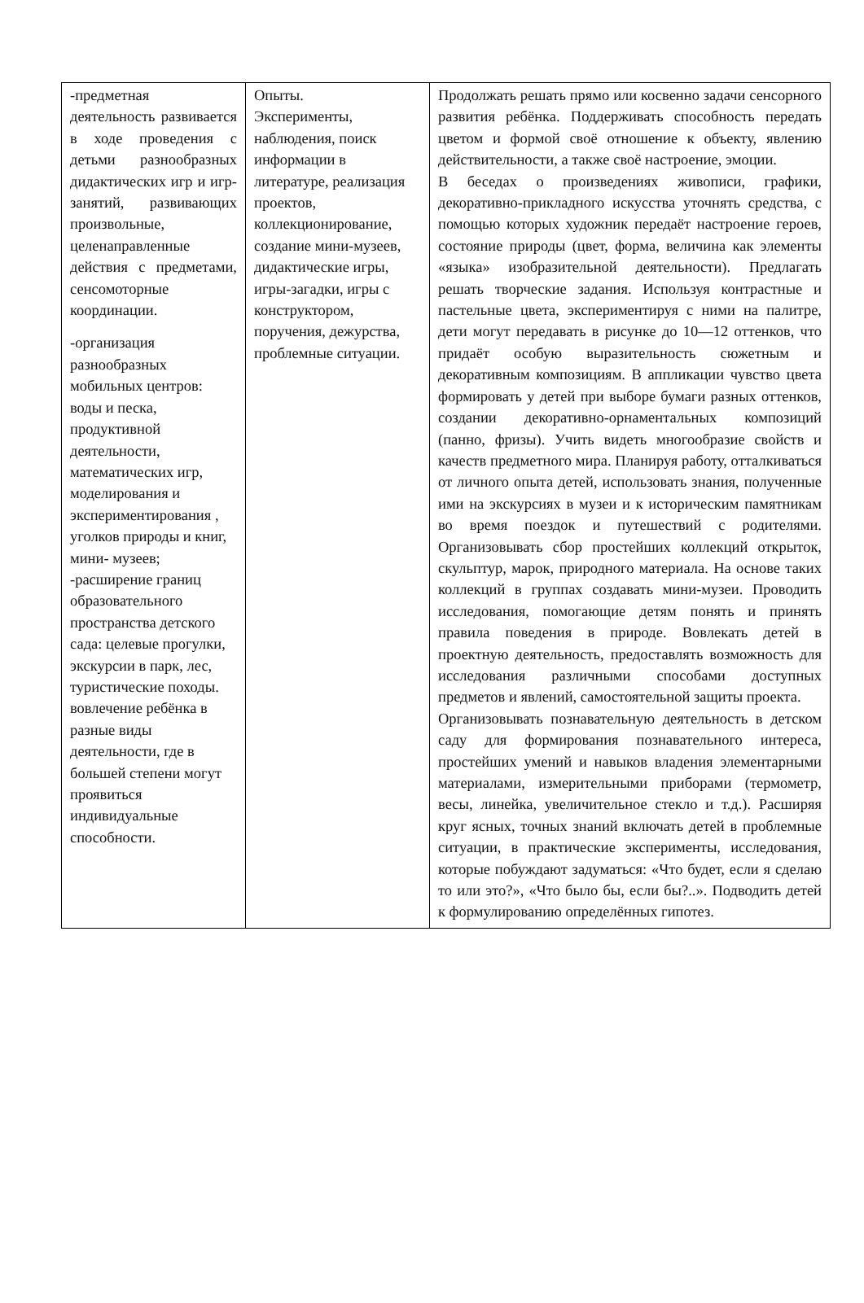| -предметная деятельность развивается в ходе проведения с детьми разнообразных дидактических игр и игр-занятий, развивающих произвольные, целенаправленные действия с предметами, сенсомоторные координации. -организация разнообразных мобильных центров: воды и песка, продуктивной деятельности, математических игр, моделирования и экспериментирования , уголков природы и книг, мини- музеев; -расширение границ образовательного пространства детского сада: целевые прогулки, экскурсии в парк, лес, туристические походы. вовлечение ребёнка в разные виды деятельности, где в большей степени могут проявиться индивидуальные способности. | Опыты. Эксперименты, наблюдения, поиск информации в литературе, реализация проектов, коллекционирование, создание мини-музеев, дидактические игры, игры-загадки, игры с конструктором, поручения, дежурства, проблемные ситуации. | Продолжать решать прямо или косвенно задачи сенсорного развития ребёнка. Поддерживать способность передать цветом и формой своё отношение к объекту, явлению действительности, а также своё настроение, эмоции. В беседах о произведениях живописи, графики, декоративно-прикладного искусства уточнять средства, с помощью которых художник передаёт настроение героев, состояние природы (цвет, форма, величина как элементы «языка» изобразительной деятельности). Предлагать решать творческие задания. Используя контрастные и пастельные цвета, экспериментируя с ними на палитре, дети могут передавать в рисунке до 10—12 оттенков, что придаёт особую выразительность сюжетным и декоративным композициям. В аппликации чувство цвета формировать у детей при выборе бумаги разных оттенков, создании декоративно-орнаментальных композиций (панно, фризы). Учить видеть многообразие свойств и качеств предметного мира. Планируя работу, отталкиваться от личного опыта детей, использовать знания, полученные ими на экскурсиях в музеи и к историческим памятникам во время поездок и путешествий с родителями. Организовывать сбор простейших коллекций открыток, скульптур, марок, природного материала. На основе таких коллекций в группах создавать мини-музеи. Проводить исследования, помогающие детям понять и принять правила поведения в природе. Вовлекать детей в проектную деятельность, предоставлять возможность для исследования различными способами доступных предметов и явлений, самостоятельной защиты проекта. Организовывать познавательную деятельность в детском саду для формирования познавательного интереса, простейших умений и навыков владения элементарными материалами, измерительными приборами (термометр, весы, линейка, увеличительное стекло и т.д.). Расширяя круг ясных, точных знаний включать детей в проблемные ситуации, в практические эксперименты, исследования, которые побуждают задуматься: «Что будет, если я сделаю то или это?», «Что было бы, если бы?..». Подводить детей к формулированию определённых гипотез. |